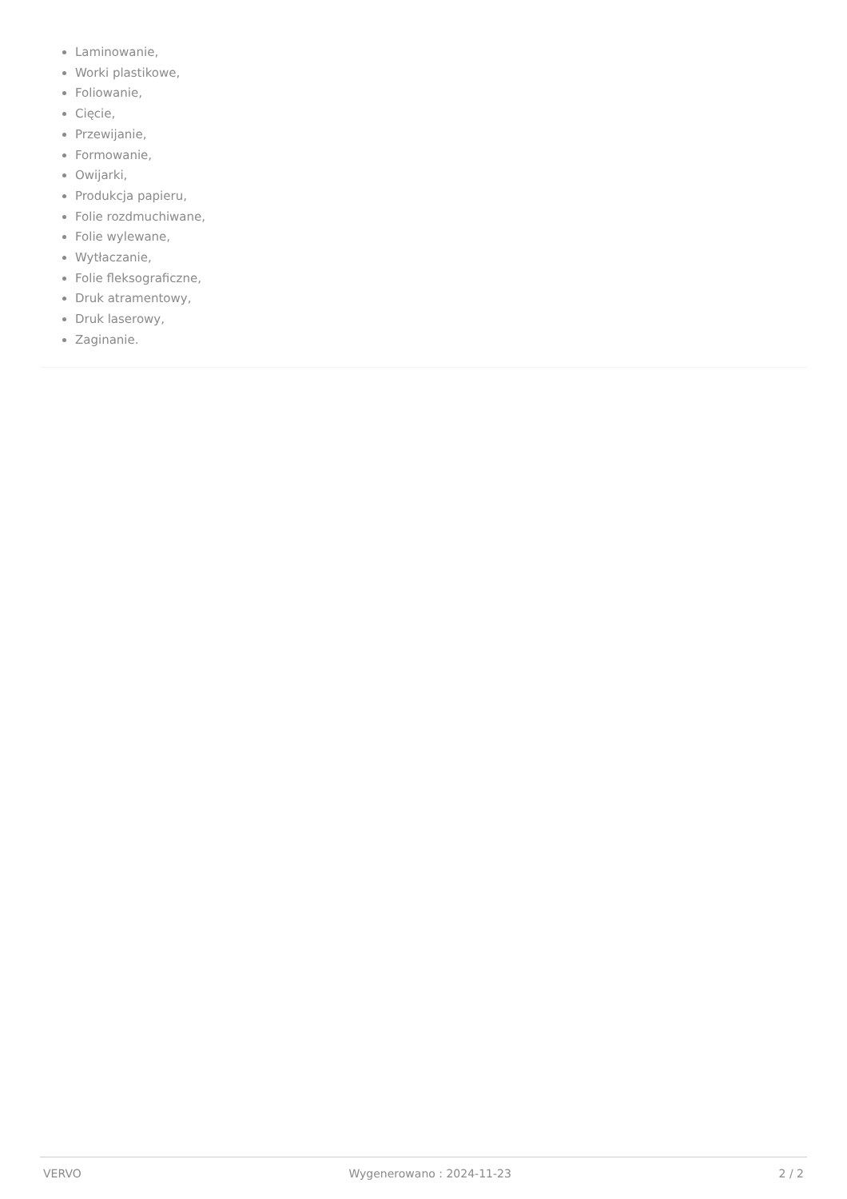Laminowanie,
Worki plastikowe,
Foliowanie,
Cięcie,
Przewijanie,
Formowanie,
Owijarki,
Produkcja papieru,
Folie rozdmuchiwane,
Folie wylewane,
Wytłaczanie,
Folie fleksograficzne,
Druk atramentowy,
Druk laserowy,
Zaginanie.
VERVO Wygenerowano : 2024-11-23 2 / 2